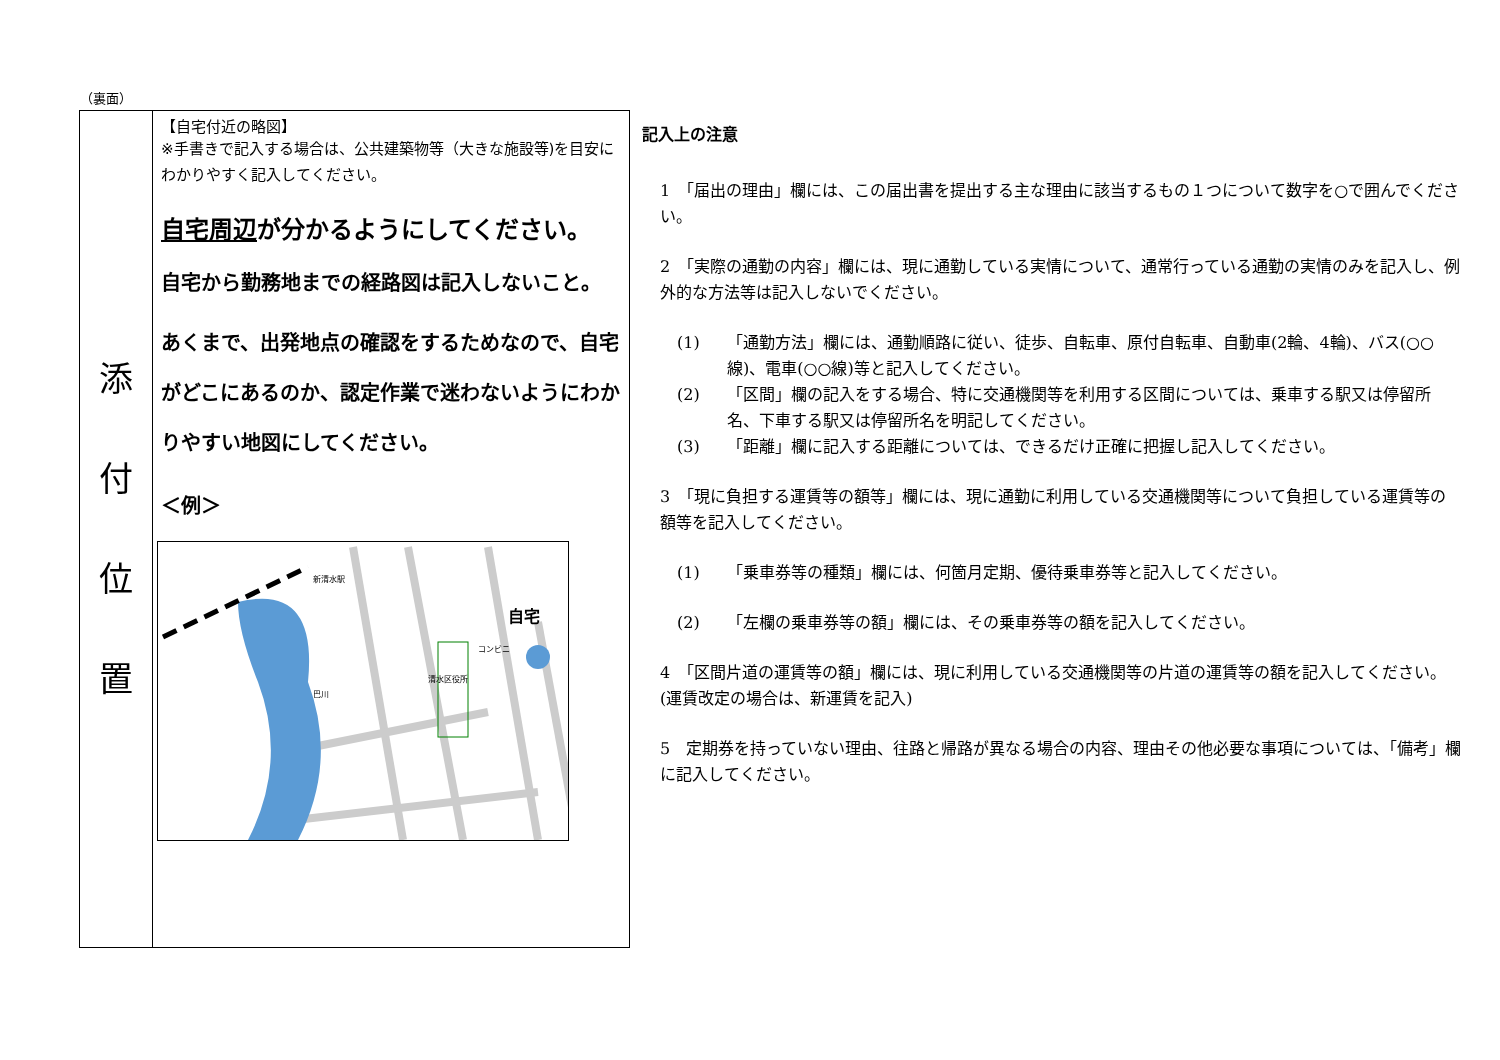（裏面）
| 添 付 位 置 | 【自宅付近の略図】 ※手書きで記入する場合は、公共建築物等（大きな施設等)を目安にわかりやすく記入してください。 自宅周辺 が分かるようにしてください。 自宅から勤務地までの経路図は記入しないこと。 あくまで、出発地点の確認をするためなので、自宅がどこにあるのか、認定作業で迷わないようにわかりやすい地図にしてください。 ＜例＞ 巴川 新清水駅 清水区役所 コンビニ 自宅 |
記入上の注意
1　「届出の理由」欄には、この届出書を提出する主な理由に該当するもの１つについて数字を○で囲んでください。
2　「実際の通勤の内容」欄には、現に通勤している実情について、通常行っている通勤の実情のみを記入し、例外的な方法等は記入しないでください。
(1) 「通勤方法」欄には、通勤順路に従い、徒歩、自転車、原付自転車、自動車(2輪、4輪)、バス(○○線)、電車(○○線)等と記入してください。
(2) 「区間」欄の記入をする場合、特に交通機関等を利用する区間については、乗車する駅又は停留所名、下車する駅又は停留所名を明記してください。
(3) 「距離」欄に記入する距離については、できるだけ正確に把握し記入してください。
3　「現に負担する運賃等の額等」欄には、現に通勤に利用している交通機関等について負担している運賃等の額等を記入してください。
(1) 「乗車券等の種類」欄には、何箇月定期、優待乗車券等と記入してください。
(2) 「左欄の乗車券等の額」欄には、その乗車券等の額を記入してください。
4　「区間片道の運賃等の額」欄には、現に利用している交通機関等の片道の運賃等の額を記入してください。(運賃改定の場合は、新運賃を記入)
5　定期券を持っていない理由、往路と帰路が異なる場合の内容、理由その他必要な事項については、「備考」欄に記入してください。